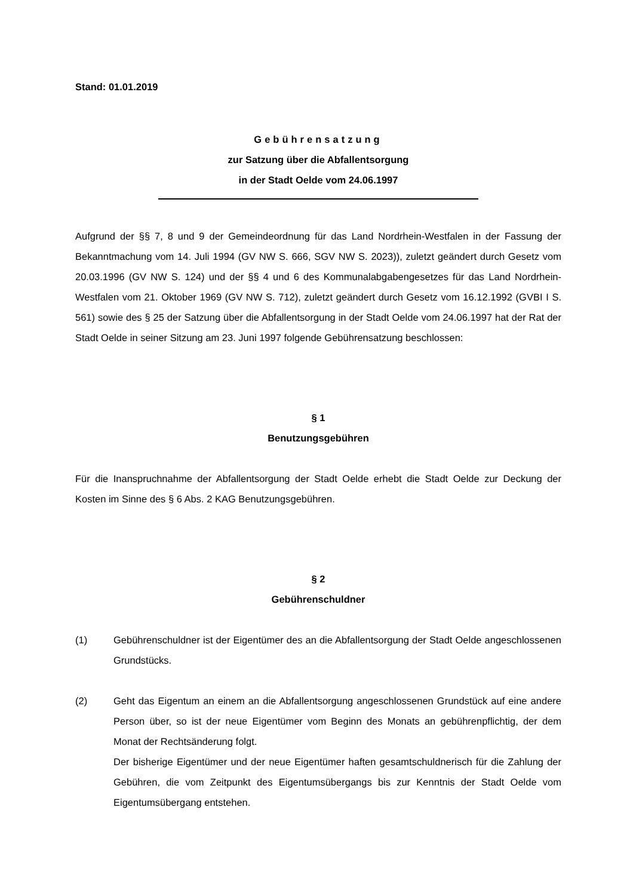Stand: 01.01.2019
Gebührensatzung
zur Satzung über die Abfallentsorgung
in der Stadt Oelde vom 24.06.1997
Aufgrund der §§ 7, 8 und 9 der Gemeindeordnung für das Land Nordrhein-Westfalen in der Fassung der Bekanntmachung vom 14. Juli 1994 (GV NW S. 666, SGV NW S. 2023)), zuletzt geändert durch Gesetz vom 20.03.1996 (GV NW S. 124) und der §§ 4 und 6 des Kommunalabgabengesetzes für das Land Nordrhein-Westfalen vom 21. Oktober 1969 (GV NW S. 712), zuletzt geändert durch Gesetz vom 16.12.1992 (GVBI I S. 561) sowie des § 25 der Satzung über die Abfallentsorgung in der Stadt Oelde vom 24.06.1997 hat der Rat der Stadt Oelde in seiner Sitzung am 23. Juni 1997 folgende Gebührensatzung beschlossen:
§ 1
Benutzungsgebühren
Für die Inanspruchnahme der Abfallentsorgung der Stadt Oelde erhebt die Stadt Oelde zur Deckung der Kosten im Sinne des § 6 Abs. 2 KAG Benutzungsgebühren.
§ 2
Gebührenschuldner
(1) Gebührenschuldner ist der Eigentümer des an die Abfallentsorgung der Stadt Oelde angeschlossenen Grundstücks.
(2) Geht das Eigentum an einem an die Abfallentsorgung angeschlossenen Grundstück auf eine andere Person über, so ist der neue Eigentümer vom Beginn des Monats an gebührenpflichtig, der dem Monat der Rechtsänderung folgt.
Der bisherige Eigentümer und der neue Eigentümer haften gesamtschuldnerisch für die Zahlung der Gebühren, die vom Zeitpunkt des Eigentumsübergangs bis zur Kenntnis der Stadt Oelde vom Eigentumsübergang entstehen.